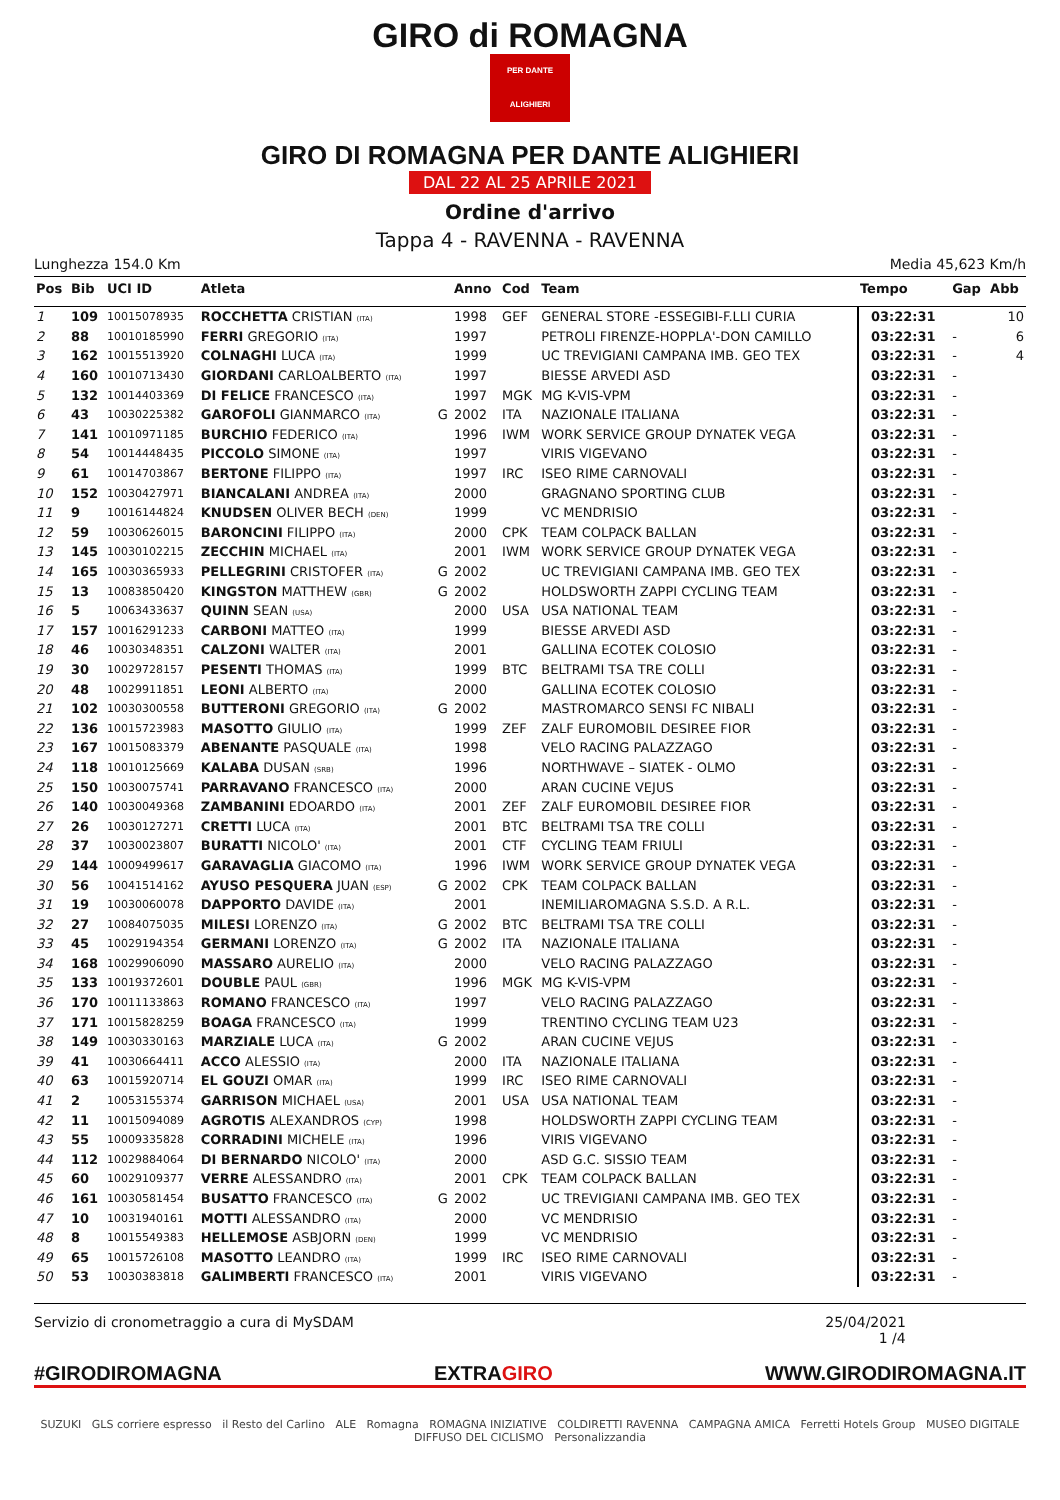GIRO di ROMAGNA
PER DANTE ALIGHIERI
GIRO DI ROMAGNA PER DANTE ALIGHIERI
DAL 22 AL 25 APRILE 2021
Ordine d'arrivo
Tappa 4 - RAVENNA - RAVENNA
Lunghezza 154.0 Km Media 45,623 Km/h
| Pos | Bib | UCI ID | Atleta | | Anno | Cod | Team | Tempo | Gap | Abb |
| --- | --- | --- | --- | --- | --- | --- | --- | --- | --- | --- |
| 1 | 109 | 10015078935 | ROCCHETTA CRISTIAN (ITA) | | 1998 | GEF | GENERAL STORE -ESSEGIBI-F.LLI CURIA | 03:22:31 | | 10 |
| 2 | 88 | 10010185990 | FERRI GREGORIO (ITA) | | 1997 | | PETROLI FIRENZE-HOPPLA'-DON CAMILLO | 03:22:31 | - | 6 |
| 3 | 162 | 10015513920 | COLNAGHI LUCA (ITA) | | 1999 | | UC TREVIGIANI CAMPANA IMB. GEO TEX | 03:22:31 | - | 4 |
| 4 | 160 | 10010713430 | GIORDANI CARLOALBERTO (ITA) | | 1997 | | BIESSE ARVEDI ASD | 03:22:31 | - | |
| 5 | 132 | 10014403369 | DI FELICE FRANCESCO (ITA) | | 1997 | MGK | MG K-VIS-VPM | 03:22:31 | - | |
| 6 | 43 | 10030225382 | GAROFOLI GIANMARCO (ITA) | G | 2002 | ITA | NAZIONALE ITALIANA | 03:22:31 | - | |
| 7 | 141 | 10010971185 | BURCHIO FEDERICO (ITA) | | 1996 | IWM | WORK SERVICE GROUP DYNATEK VEGA | 03:22:31 | - | |
| 8 | 54 | 10014448435 | PICCOLO SIMONE (ITA) | | 1997 | | VIRIS VIGEVANO | 03:22:31 | - | |
| 9 | 61 | 10014703867 | BERTONE FILIPPO (ITA) | | 1997 | IRC | ISEO RIME CARNOVALI | 03:22:31 | - | |
| 10 | 152 | 10030427971 | BIANCALANI ANDREA (ITA) | | 2000 | | GRAGNANO SPORTING CLUB | 03:22:31 | - | |
| 11 | 9 | 10016144824 | KNUDSEN OLIVER BECH (DEN) | | 1999 | | VC MENDRISIO | 03:22:31 | - | |
| 12 | 59 | 10030626015 | BARONCINI FILIPPO (ITA) | | 2000 | CPK | TEAM COLPACK BALLAN | 03:22:31 | - | |
| 13 | 145 | 10030102215 | ZECCHIN MICHAEL (ITA) | | 2001 | IWM | WORK SERVICE GROUP DYNATEK VEGA | 03:22:31 | - | |
| 14 | 165 | 10030365933 | PELLEGRINI CRISTOFER (ITA) | G | 2002 | | UC TREVIGIANI CAMPANA IMB. GEO TEX | 03:22:31 | - | |
| 15 | 13 | 10083850420 | KINGSTON MATTHEW (GBR) | G | 2002 | | HOLDSWORTH ZAPPI CYCLING TEAM | 03:22:31 | - | |
| 16 | 5 | 10063433637 | QUINN SEAN (USA) | | 2000 | USA | USA NATIONAL TEAM | 03:22:31 | - | |
| 17 | 157 | 10016291233 | CARBONI MATTEO (ITA) | | 1999 | | BIESSE ARVEDI ASD | 03:22:31 | - | |
| 18 | 46 | 10030348351 | CALZONI WALTER (ITA) | | 2001 | | GALLINA ECOTEK COLOSIO | 03:22:31 | - | |
| 19 | 30 | 10029728157 | PESENTI THOMAS (ITA) | | 1999 | BTC | BELTRAMI TSA TRE COLLI | 03:22:31 | - | |
| 20 | 48 | 10029911851 | LEONI ALBERTO (ITA) | | 2000 | | GALLINA ECOTEK COLOSIO | 03:22:31 | - | |
| 21 | 102 | 10030300558 | BUTTERONI GREGORIO (ITA) | G | 2002 | | MASTROMARCO SENSI FC NIBALI | 03:22:31 | - | |
| 22 | 136 | 10015723983 | MASOTTO GIULIO (ITA) | | 1999 | ZEF | ZALF EUROMOBIL DESIREE FIOR | 03:22:31 | - | |
| 23 | 167 | 10015083379 | ABENANTE PASQUALE (ITA) | | 1998 | | VELO RACING PALAZZAGO | 03:22:31 | - | |
| 24 | 118 | 10010125669 | KALABA DUSAN (SRB) | | 1996 | | NORTHWAVE – SIATEK - OLMO | 03:22:31 | - | |
| 25 | 150 | 10030075741 | PARRAVANO FRANCESCO (ITA) | | 2000 | | ARAN CUCINE VEJUS | 03:22:31 | - | |
| 26 | 140 | 10030049368 | ZAMBANINI EDOARDO (ITA) | | 2001 | ZEF | ZALF EUROMOBIL DESIREE FIOR | 03:22:31 | - | |
| 27 | 26 | 10030127271 | CRETTI LUCA (ITA) | | 2001 | BTC | BELTRAMI TSA TRE COLLI | 03:22:31 | - | |
| 28 | 37 | 10030023807 | BURATTI NICOLO' (ITA) | | 2001 | CTF | CYCLING TEAM FRIULI | 03:22:31 | - | |
| 29 | 144 | 10009499617 | GARAVAGLIA GIACOMO (ITA) | | 1996 | IWM | WORK SERVICE GROUP DYNATEK VEGA | 03:22:31 | - | |
| 30 | 56 | 10041514162 | AYUSO PESQUERA JUAN (ESP) | G | 2002 | CPK | TEAM COLPACK BALLAN | 03:22:31 | - | |
| 31 | 19 | 10030060078 | DAPPORTO DAVIDE (ITA) | | 2001 | | INEMILIAROMAGNA S.S.D. A R.L. | 03:22:31 | - | |
| 32 | 27 | 10084075035 | MILESI LORENZO (ITA) | G | 2002 | BTC | BELTRAMI TSA TRE COLLI | 03:22:31 | - | |
| 33 | 45 | 10029194354 | GERMANI LORENZO (ITA) | G | 2002 | ITA | NAZIONALE ITALIANA | 03:22:31 | - | |
| 34 | 168 | 10029906090 | MASSARO AURELIO (ITA) | | 2000 | | VELO RACING PALAZZAGO | 03:22:31 | - | |
| 35 | 133 | 10019372601 | DOUBLE PAUL (GBR) | | 1996 | MGK | MG K-VIS-VPM | 03:22:31 | - | |
| 36 | 170 | 10011133863 | ROMANO FRANCESCO (ITA) | | 1997 | | VELO RACING PALAZZAGO | 03:22:31 | - | |
| 37 | 171 | 10015828259 | BOAGA FRANCESCO (ITA) | | 1999 | | TRENTINO CYCLING TEAM U23 | 03:22:31 | - | |
| 38 | 149 | 10030330163 | MARZIALE LUCA (ITA) | G | 2002 | | ARAN CUCINE VEJUS | 03:22:31 | - | |
| 39 | 41 | 10030664411 | ACCO ALESSIO (ITA) | | 2000 | ITA | NAZIONALE ITALIANA | 03:22:31 | - | |
| 40 | 63 | 10015920714 | EL GOUZI OMAR (ITA) | | 1999 | IRC | ISEO RIME CARNOVALI | 03:22:31 | - | |
| 41 | 2 | 10053155374 | GARRISON MICHAEL (USA) | | 2001 | USA | USA NATIONAL TEAM | 03:22:31 | - | |
| 42 | 11 | 10015094089 | AGROTIS ALEXANDROS (CYP) | | 1998 | | HOLDSWORTH ZAPPI CYCLING TEAM | 03:22:31 | - | |
| 43 | 55 | 10009335828 | CORRADINI MICHELE (ITA) | | 1996 | | VIRIS VIGEVANO | 03:22:31 | - | |
| 44 | 112 | 10029884064 | DI BERNARDO NICOLO' (ITA) | | 2000 | | ASD G.C. SISSIO TEAM | 03:22:31 | - | |
| 45 | 60 | 10029109377 | VERRE ALESSANDRO (ITA) | | 2001 | CPK | TEAM COLPACK BALLAN | 03:22:31 | - | |
| 46 | 161 | 10030581454 | BUSATTO FRANCESCO (ITA) | G | 2002 | | UC TREVIGIANI CAMPANA IMB. GEO TEX | 03:22:31 | - | |
| 47 | 10 | 10031940161 | MOTTI ALESSANDRO (ITA) | | 2000 | | VC MENDRISIO | 03:22:31 | - | |
| 48 | 8 | 10015549383 | HELLEMOSE ASBJORN (DEN) | | 1999 | | VC MENDRISIO | 03:22:31 | - | |
| 49 | 65 | 10015726108 | MASOTTO LEANDRO (ITA) | | 1999 | IRC | ISEO RIME CARNOVALI | 03:22:31 | - | |
| 50 | 53 | 10030383818 | GALIMBERTI FRANCESCO (ITA) | | 2001 | | VIRIS VIGEVANO | 03:22:31 | - | |
Servizio di cronometraggio a cura di MySDAM 25/04/2021
1 /4
#GIRODIROMAGNA EXTRAGIRO WWW.GIRODIROMAGNA.IT
SUZUKI GLS corriere espresso il Resto del Carlino ALE Romagna ROMAGNA INIZIATIVE COLDIRETTI RAVENNA CAMPAGNA AMICA Ferretti Hotels Group MUSEO DIGITALE DIFFUSO DEL CICLISMO Personalizzandia